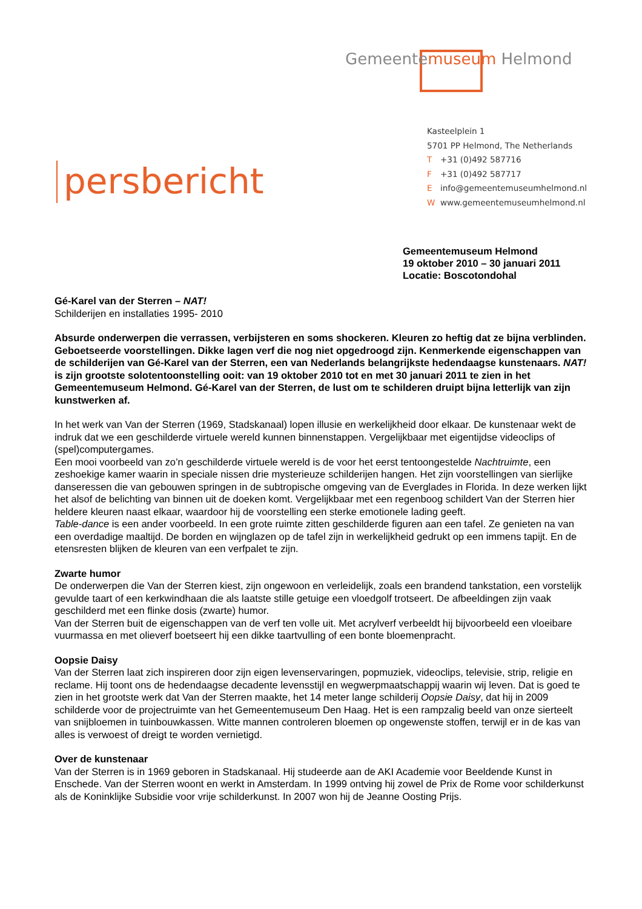Gemeentemuseum Helmond
persbericht
Kasteelplein 1
5701 PP Helmond, The Netherlands
T +31 (0)492 587716
F +31 (0)492 587717
Einfo@gemeentemuseumhelmond.nl
Wwww.gemeentemuseumhelmond.nl
Gemeentemuseum Helmond
19 oktober 2010 – 30 januari 2011
Locatie: Boscotondohal
Gé-Karel van der Sterren – NAT!
Schilderijen en installaties 1995- 2010
Absurde onderwerpen die verrassen, verbijsteren en soms shockeren. Kleuren zo heftig dat ze bijna verblinden. Geboetseerde voorstellingen. Dikke lagen verf die nog niet opgedroogd zijn. Kenmerkende eigenschappen van de schilderijen van Gé-Karel van der Sterren, een van Nederlands belangrijkste hedendaagse kunstenaars. NAT! is zijn grootste solotentoonstelling ooit: van 19 oktober 2010 tot en met 30 januari 2011 te zien in het Gemeentemuseum Helmond. Gé-Karel van der Sterren, de lust om te schilderen druipt bijna letterlijk van zijn kunstwerken af.
In het werk van Van der Sterren (1969, Stadskanaal) lopen illusie en werkelijkheid door elkaar. De kunstenaar wekt de indruk dat we een geschilderde virtuele wereld kunnen binnenstappen. Vergelijkbaar met eigentijdse videoclips of (spel)computergames.
Een mooi voorbeeld van zo’n geschilderde virtuele wereld is de voor het eerst tentoongestelde Nachtruimte, een zeshoekige kamer waarin in speciale nissen drie mysterieuze schilderijen hangen. Het zijn voorstellingen van sierlijke danseressen die van gebouwen springen in de subtropische omgeving van de Everglades in Florida. In deze werken lijkt het alsof de belichting van binnen uit de doeken komt. Vergelijkbaar met een regenboog schildert Van der Sterren hier heldere kleuren naast elkaar, waardoor hij de voorstelling een sterke emotionele lading geeft.
Table-dance is een ander voorbeeld. In een grote ruimte zitten geschilderde figuren aan een tafel. Ze genieten na van een overdadige maaltijd. De borden en wijnglazen op de tafel zijn in werkelijkheid gedrukt op een immens tapijt. En de etensresten blijken de kleuren van een verfpalet te zijn.
Zwarte humor
De onderwerpen die Van der Sterren kiest, zijn ongewoon en verleidelijk, zoals een brandend tankstation, een vorstelijk gevulde taart of een kerkwindhaan die als laatste stille getuige een vloedgolf trotseert. De afbeeldingen zijn vaak geschilderd met een flinke dosis (zwarte) humor.
Van der Sterren buit de eigenschappen van de verf ten volle uit. Met acrylverf verbeeldt hij bijvoorbeeld een vloeibare vuurmassa en met olieverf boetseert hij een dikke taartvulling of een bonte bloemenpracht.
Oopsie Daisy
Van der Sterren laat zich inspireren door zijn eigen levenservaringen, popmuziek, videoclips, televisie, strip, religie en reclame. Hij toont ons de hedendaagse decadente levensstijl en wegwerpmaatschappij waarin wij leven. Dat is goed te zien in het grootste werk dat Van der Sterren maakte, het 14 meter lange schilderij Oopsie Daisy, dat hij in 2009 schilderde voor de projectruimte van het Gemeentemuseum Den Haag. Het is een rampzalig beeld van onze sierteelt van snijbloemen in tuinbouwkassen. Witte mannen controleren bloemen op ongewenste stoffen, terwijl er in de kas van alles is verwoest of dreigt te worden vernietigd.
Over de kunstenaar
Van der Sterren is in 1969 geboren in Stadskanaal. Hij studeerde aan de AKI Academie voor Beeldende Kunst in Enschede. Van der Sterren woont en werkt in Amsterdam. In 1999 ontving hij zowel de Prix de Rome voor schilderkunst als de Koninklijke Subsidie voor vrije schilderkunst. In 2007 won hij de Jeanne Oosting Prijs.